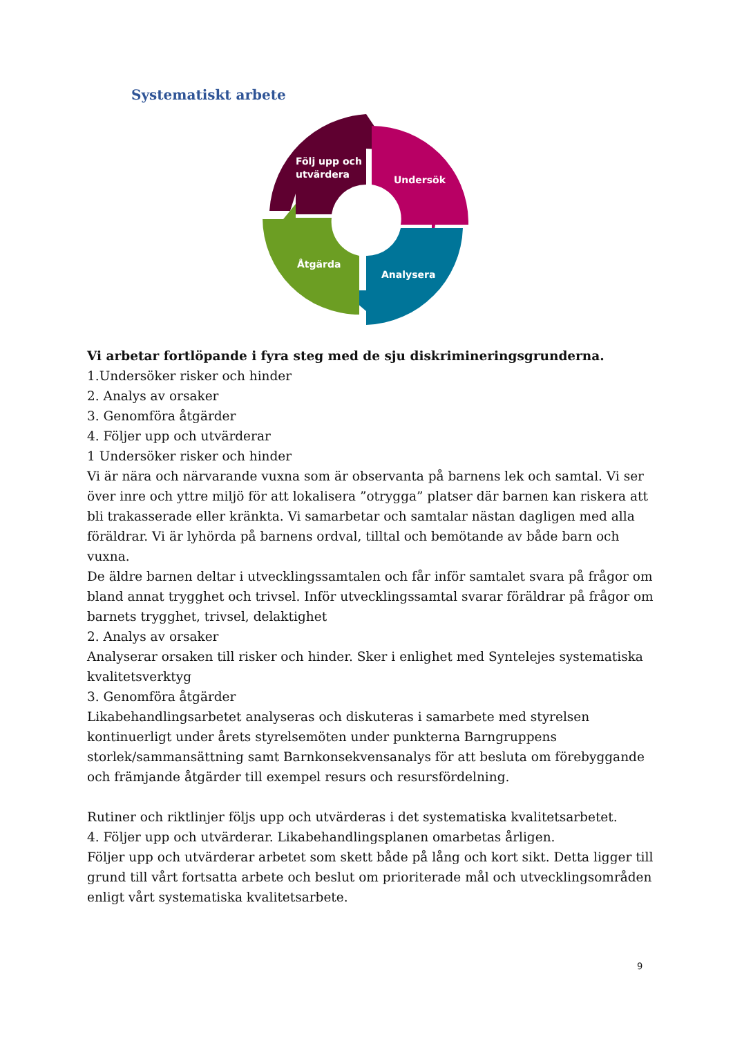Systematiskt arbete
Följ upp och
utvärdera
Undersök
Åtgärda
Analysera
Vi arbetar fortlöpande i fyra steg med de sju diskrimineringsgrunderna.
1.Undersöker risker och hinder
2. Analys av orsaker
3. Genomföra åtgärder
4. Följer upp och utvärderar
1 Undersöker risker och hinder
Vi är nära och närvarande vuxna som är observanta på barnens lek och samtal. Vi ser över inre och yttre miljö för att lokalisera ”otrygga” platser där barnen kan riskera att bli trakasserade eller kränkta. Vi samarbetar och samtalar nästan dagligen med alla föräldrar. Vi är lyhörda på barnens ordval, tilltal och bemötande av både barn och vuxna.
De äldre barnen deltar i utvecklingssamtalen och får inför samtalet svara på frågor om bland annat trygghet och trivsel. Inför utvecklingssamtal svarar föräldrar på frågor om barnets trygghet, trivsel, delaktighet
2. Analys av orsaker
Analyserar orsaken till risker och hinder. Sker i enlighet med Syntelejes systematiska kvalitetsverktyg
3. Genomföra åtgärder
Likabehandlingsarbetet analyseras och diskuteras i samarbete med styrelsen kontinuerligt under årets styrelsemöten under punkterna Barngruppens storlek/sammansättning samt Barnkonsekvensanalys för att besluta om förebyggande och främjande åtgärder till exempel resurs och resursfördelning.
Rutiner och riktlinjer följs upp och utvärderas i det systematiska kvalitetsarbetet.
4. Följer upp och utvärderar. Likabehandlingsplanen omarbetas årligen.
Följer upp och utvärderar arbetet som skett både på lång och kort sikt. Detta ligger till grund till vårt fortsatta arbete och beslut om prioriterade mål och utvecklingsområden enligt vårt systematiska kvalitetsarbete.
9